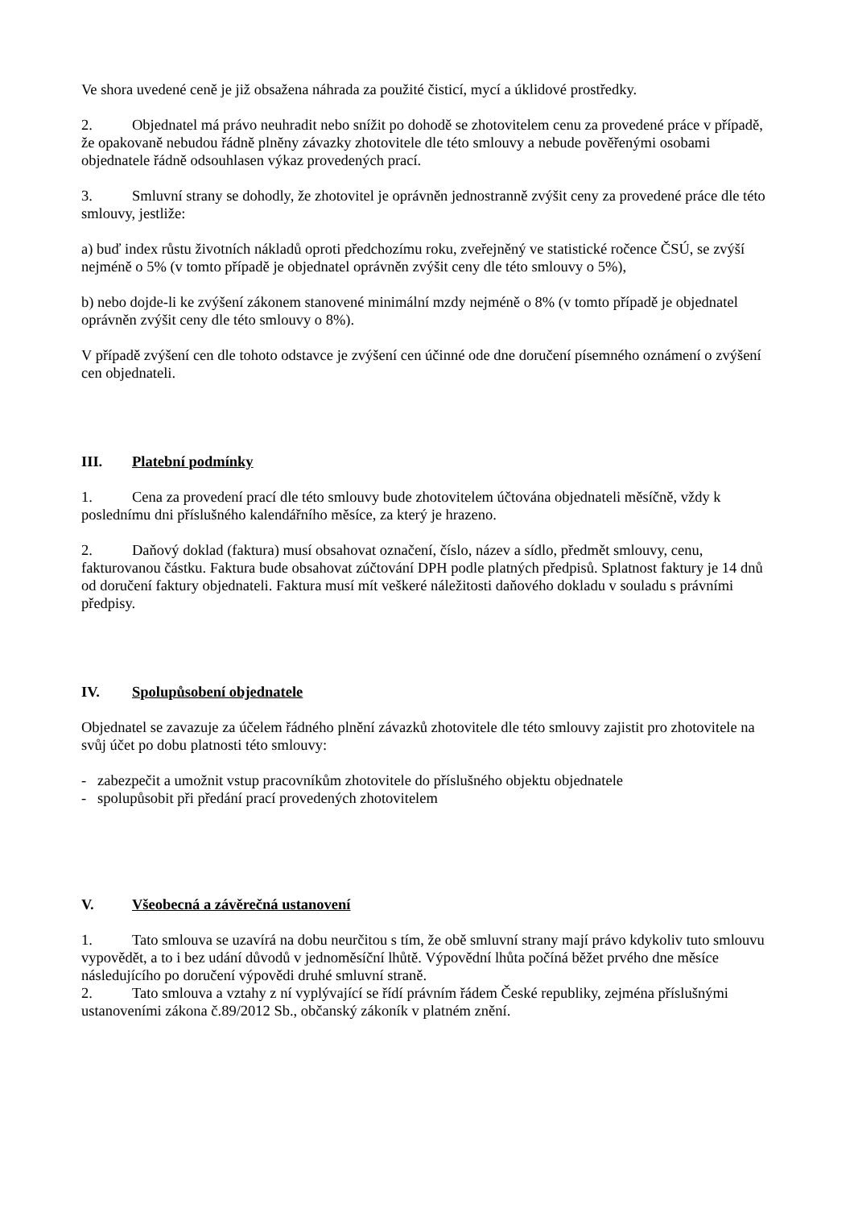Ve shora uvedené ceně je již obsažena náhrada za použité čisticí, mycí a úklidové prostředky.
2. Objednatel má právo neuhradit nebo snížit po dohodě se zhotovitelem cenu za provedené práce v případě, že opakovaně nebudou řádně plněny závazky zhotovitele dle této smlouvy a nebude pověřenými osobami objednatele řádně odsouhlasen výkaz provedených prací.
3. Smluvní strany se dohodly, že zhotovitel je oprávněn jednostranně zvýšit ceny za provedené práce dle této smlouvy, jestliže:
a) buď index růstu životních nákladů oproti předchozímu roku, zveřejněný ve statistické ročence ČSÚ, se zvýší nejméně o 5% (v tomto případě je objednatel oprávněn zvýšit ceny dle této smlouvy o 5%),
b) nebo dojde-li ke zvýšení zákonem stanovené minimální mzdy nejméně o 8% (v tomto případě je objednatel oprávněn zvýšit ceny dle této smlouvy o 8%).
V případě zvýšení cen dle tohoto odstavce je zvýšení cen účinné ode dne doručení písemného oznámení o zvýšení cen objednateli.
III. Platební podmínky
1. Cena za provedení prací dle této smlouvy bude zhotovitelem účtována objednateli měsíčně, vždy k poslednímu dni příslušného kalendářního měsíce, za který je hrazeno.
2. Daňový doklad (faktura) musí obsahovat označení, číslo, název a sídlo, předmět smlouvy, cenu, fakturovanou částku. Faktura bude obsahovat zúčtování DPH podle platných předpisů. Splatnost faktury je 14 dnů od doručení faktury objednateli. Faktura musí mít veškeré náležitosti daňového dokladu v souladu s právními předpisy.
IV. Spolupůsobení objednatele
Objednatel se zavazuje za účelem řádného plnění závazků zhotovitele dle této smlouvy zajistit pro zhotovitele na svůj účet po dobu platnosti této smlouvy:
- zabezpečit a umožnit vstup pracovníkům zhotovitele do příslušného objektu objednatele
- spolupůsobit při předání prací provedených zhotovitelem
V. Všeobecná a závěrečná ustanovení
1. Tato smlouva se uzavírá na dobu neurčitou s tím, že obě smluvní strany mají právo kdykoliv tuto smlouvu vypovědět, a to i bez udání důvodů v jednoměsíční lhůtě. Výpovědní lhůta počíná běžet prvého dne měsíce následujícího po doručení výpovědi druhé smluvní straně.
2. Tato smlouva a vztahy z ní vyplývající se řídí právním řádem České republiky, zejména příslušnými ustanoveními zákona č.89/2012 Sb., občanský zákoník v platném znění.